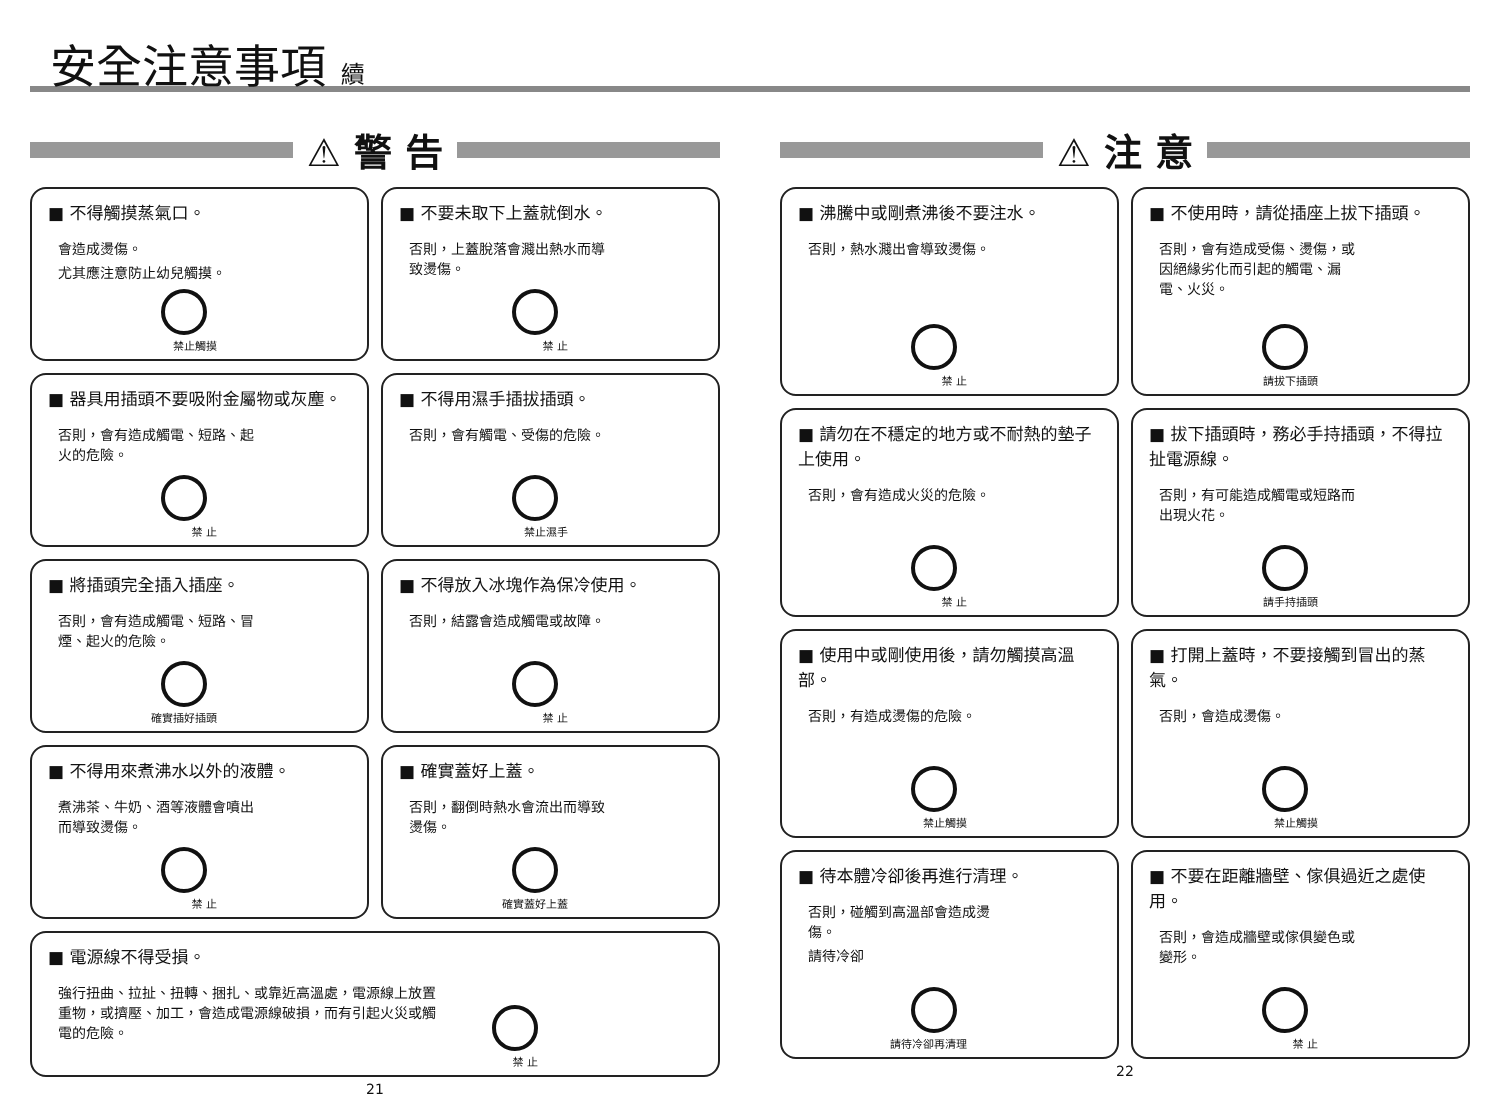安全注意事項 續
⚠ 警 告
■ 不得觸摸蒸氣口。
會造成燙傷。
尤其應注意防止幼兒觸摸。
禁止觸摸
■ 不要未取下上蓋就倒水。
否則，上蓋脫落會濺出熱水而導致燙傷。
禁 止
■ 器具用插頭不要吸附金屬物或灰塵。
否則，會有造成觸電、短路、起火的危險。
禁 止
■ 不得用濕手插拔插頭。
否則，會有觸電、受傷的危險。
禁止濕手
■ 將插頭完全插入插座。
否則，會有造成觸電、短路、冒煙、起火的危險。
確實插好插頭
■ 不得放入冰塊作為保冷使用。
否則，結露會造成觸電或故障。
禁 止
■ 不得用來煮沸水以外的液體。
煮沸茶、牛奶、酒等液體會噴出而導致燙傷。
禁 止
■ 確實蓋好上蓋。
否則，翻倒時熱水會流出而導致燙傷。
確實蓋好上蓋
■ 電源線不得受損。
強行扭曲、拉扯、扭轉、捆扎、或靠近高溫處，電源線上放置重物，或擠壓、加工，會造成電源線破損，而有引起火災或觸電的危險。
禁 止
21
⚠ 注 意
■ 沸騰中或剛煮沸後不要注水。
否則，熱水濺出會導致燙傷。
禁 止
■ 不使用時，請從插座上拔下插頭。
否則，會有造成受傷、燙傷，或因絕緣劣化而引起的觸電、漏電、火災。
請拔下插頭
■ 請勿在不穩定的地方或不耐熱的墊子上使用。
否則，會有造成火災的危險。
禁 止
■ 拔下插頭時，務必手持插頭，不得拉扯電源線。
否則，有可能造成觸電或短路而出現火花。
請手持插頭
■ 使用中或剛使用後，請勿觸摸高溫部。
否則，有造成燙傷的危險。
禁止觸摸
■ 打開上蓋時，不要接觸到冒出的蒸氣。
否則，會造成燙傷。
禁止觸摸
■ 待本體冷卻後再進行清理。
否則，碰觸到高溫部會造成燙傷。
請待冷卻
請待冷卻再清理
■ 不要在距離牆壁、傢俱過近之處使用。
否則，會造成牆壁或傢俱變色或變形。
禁 止
22